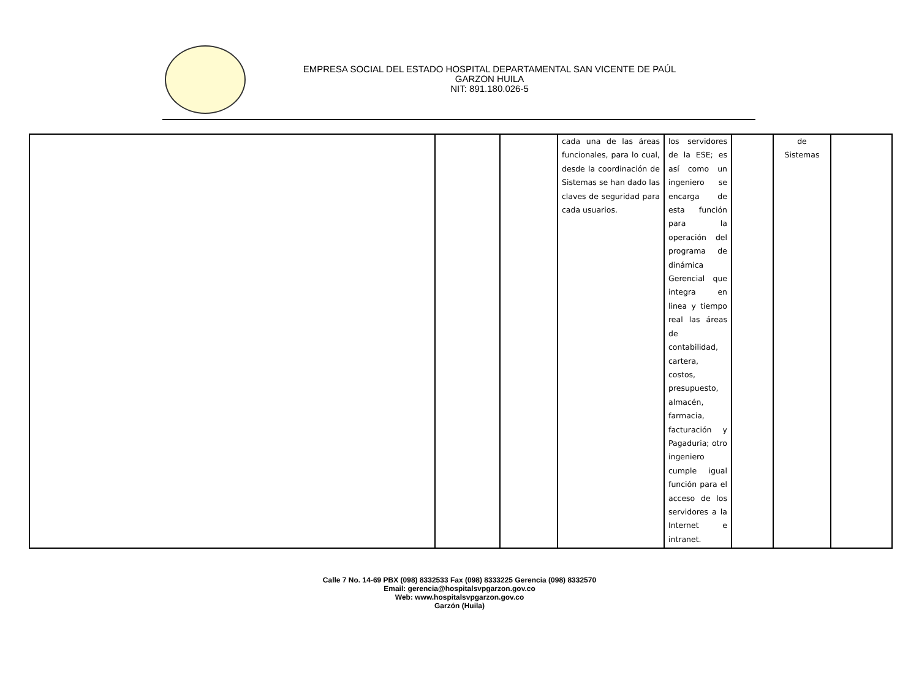EMPRESA SOCIAL DEL ESTADO HOSPITAL DEPARTAMENTAL SAN VICENTE DE PAÚL
GARZON HUILA
NIT: 891.180.026-5
| | | | cada una de las áreas funcionales, para lo cual, desde la coordinación de Sistemas se han dado las claves de seguridad para cada usuarios. | los servidores de la ESE; es así como un ingeniero se encarga de esta función para la operación del programa de dinámica Gerencial que integra en linea y tiempo real las áreas de contabilidad, cartera, costos, presupuesto, almacén, farmacia, facturación y Pagaduria; otro ingeniero cumple igual función para el acceso de los servidores a la Internet e intranet. | | de Sistemas | |
Calle 7 No. 14-69 PBX (098) 8332533 Fax (098) 8333225 Gerencia (098) 8332570
Email: gerencia@hospitalsvpgarzon.gov.co
Web: www.hospitalsvpgarzon.gov.co
Garzón (Huila)